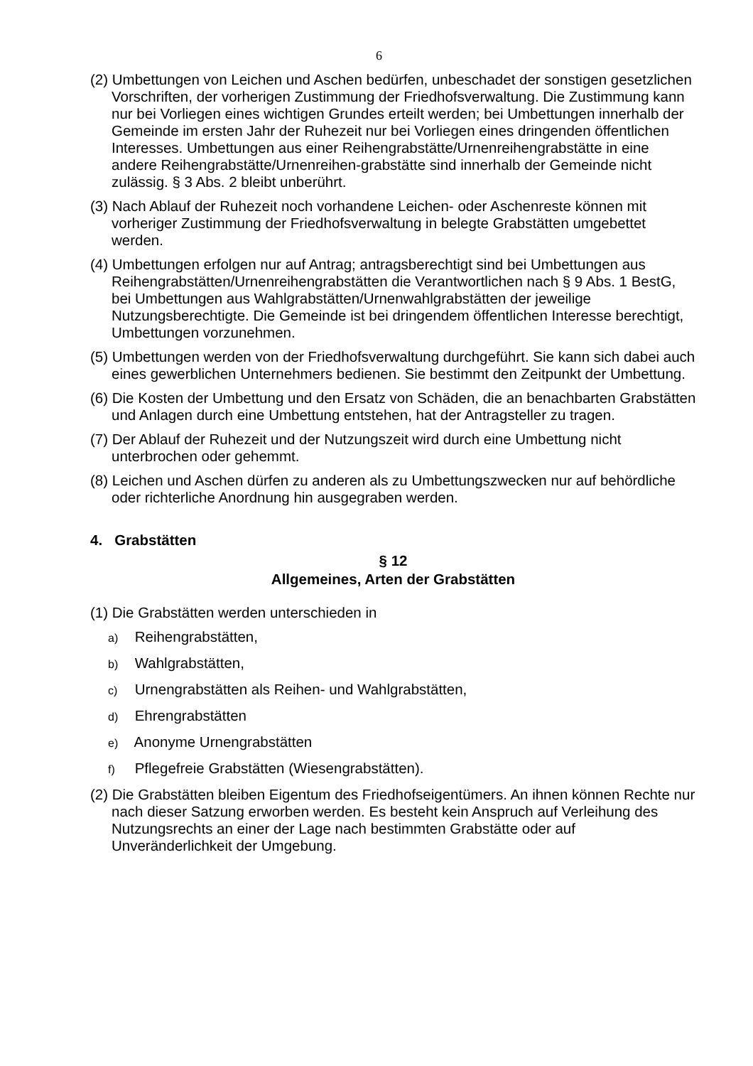6
(2) Umbettungen von Leichen und Aschen bedürfen, unbeschadet der sonstigen gesetzlichen Vorschriften, der vorherigen Zustimmung der Friedhofsverwaltung. Die Zustimmung kann nur bei Vorliegen eines wichtigen Grundes erteilt werden; bei Umbettungen innerhalb der Gemeinde im ersten Jahr der Ruhezeit nur bei Vorliegen eines dringenden öffentlichen Interesses. Umbettungen aus einer Reihengrabstätte/Urnenreihengrabstätte in eine andere Reihengrabstätte/Urnenreihen-grabstätte sind innerhalb der Gemeinde nicht zulässig. § 3 Abs. 2 bleibt unberührt.
(3) Nach Ablauf der Ruhezeit noch vorhandene Leichen- oder Aschenreste können mit vorheriger Zustimmung der Friedhofsverwaltung in belegte Grabstätten umgebettet werden.
(4) Umbettungen erfolgen nur auf Antrag; antragsberechtigt sind bei Umbettungen aus Reihengrabstätten/Urnenreihengrabstätten die Verantwortlichen nach § 9 Abs. 1 BestG, bei Umbettungen aus Wahlgrabstätten/Urnenwahlgrabstätten der jeweilige Nutzungsberechtigte. Die Gemeinde ist bei dringendem öffentlichen Interesse berechtigt, Umbettungen vorzunehmen.
(5) Umbettungen werden von der Friedhofsverwaltung durchgeführt. Sie kann sich dabei auch eines gewerblichen Unternehmers bedienen. Sie bestimmt den Zeitpunkt der Umbettung.
(6) Die Kosten der Umbettung und den Ersatz von Schäden, die an benachbarten Grabstätten und Anlagen durch eine Umbettung entstehen, hat der Antragsteller zu tragen.
(7) Der Ablauf der Ruhezeit und der Nutzungszeit wird durch eine Umbettung nicht unterbrochen oder gehemmt.
(8) Leichen und Aschen dürfen zu anderen als zu Umbettungszwecken nur auf behördliche oder richterliche Anordnung hin ausgegraben werden.
4. Grabstätten
§ 12
Allgemeines, Arten der Grabstätten
(1) Die Grabstätten werden unterschieden in
a) Reihengrabstätten,
b) Wahlgrabstätten,
c) Urnengrabstätten als Reihen- und Wahlgrabstätten,
d) Ehrengrabstätten
e) Anonyme Urnengrabstätten
f) Pflegefreie Grabstätten (Wiesengrabstätten).
(2) Die Grabstätten bleiben Eigentum des Friedhofseigentümers. An ihnen können Rechte nur nach dieser Satzung erworben werden. Es besteht kein Anspruch auf Verleihung des Nutzungsrechts an einer der Lage nach bestimmten Grabstätte oder auf Unveränderlichkeit der Umgebung.